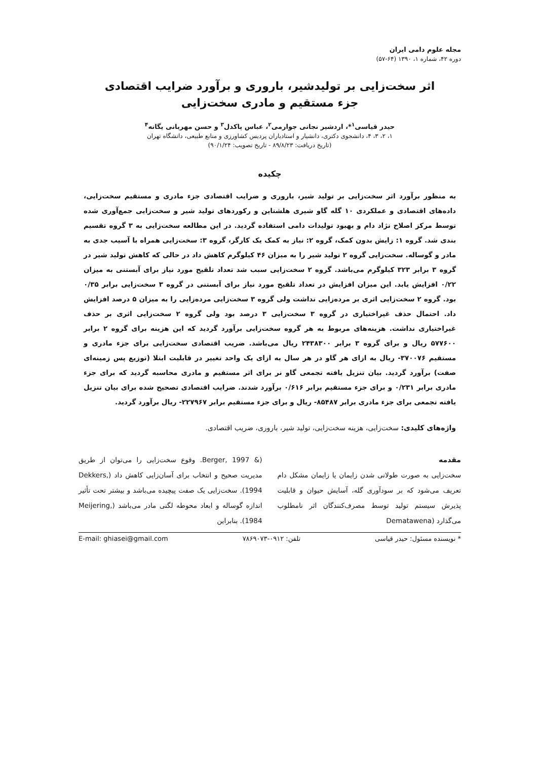مجله علوم دامی ایران
دوره ۴۲، شماره ۱، ۱۳۹۰ (۶۴-۵۷)
اثر سخت‌زایی بر تولیدشیر، باروری و برآورد ضرایب اقتصادی
جزء مستقیم و مادری سخت‌زایی
حیدر قیاسی<sup>۱</sup>*، اردشیر نجاتی جوارمی<sup>۲</sup>، عباس پاکدل<sup>۳</sup> و حسن مهربانی یگانه<sup>۴</sup>
۱، ۲، ۳، ۴، دانشجوی دکتری، دانشیار و استادیاران پردیس کشاورزی و منابع طبیعی، دانشگاه تهران
(تاریخ دریافت: ۸۹/۸/۲۳ - تاریخ تصویب: ۹۰/۱/۲۴)
چکیده
به منظور برآورد اثر سخت‌زایی بر تولید شیر، باروری و ضرایب اقتصادی جزء مادری و مستقیم سخت‌زایی، داده‌های اقتصادی و عملکردی ۱۰ گله گاو شیری هلشتاین و رکوردهای تولید شیر و سخت‌زایی جمع‌آوری شده توسط مرکز اصلاح نژاد دام و بهبود تولیدات دامی استفاده گردید. در این مطالعه سخت‌زایی به ۳ گروه تقسیم بندی شد. گروه ۱: زایش بدون کمک، گروه ۲: نیاز به کمک یک کارگر، گروه ۳: سخت‌زایی همراه با آسیب جدی به مادر و گوساله. سخت‌زایی گروه ۲ تولید شیر را به میزان ۴۶ کیلوگرم کاهش داد در حالی که کاهش تولید شیر در گروه ۳ برابر ۳۲۳ کیلوگرم می‌باشد. گروه ۲ سخت‌زایی سبب شد تعداد تلقیح مورد نیاز برای آبستنی به میزان ۰/۲۲ افزایش یابد. این میزان افزایش در تعداد تلقیح مورد نیاز برای آبستنی در گروه ۳ سخت‌زایی برابر ۰/۳۵ بود. گروه ۲ سخت‌زایی اثری بر مرده‌زایی نداشت ولی گروه ۳ سخت‌زایی مرده‌زایی را به میزان ۵ درصد افزایش داد. احتمال حذف غیراختیاری در گروه ۳ سخت‌زایی ۳ درصد بود ولی گروه ۲ سخت‌زایی اثری بر حذف غیراختیاری نداشت. هزینه‌های مربوط به هر گروه سخت‌زایی برآورد گردید که این هزینه برای گروه ۲ برابر ۵۷۷۶۰۰ ریال و برای گروه ۳ برابر ۲۴۳۸۳۰۰ ریال می‌باشد. ضریب اقتصادی سخت‌زایی برای جزء مادری و مستقیم ۳۷۰۰۷۶- ریال به ازای هر گاو در هر سال به ازای یک واحد تغییر در قابلیت ابتلا (توزیع پس زمینه‌ای صفت) برآورد گردید. بیان تنزیل یافته تجمعی گاو نر برای اثر مستقیم و مادری محاسبه گردید که برای جزء مادری برابر ۰/۲۳۱ و برای جزء مستقیم برابر ۰/۶۱۶ برآورد شدند. ضرایب اقتصادی تصحیح شده برای بیان تنزیل یافته تجمعی برای جزء مادری برابر ۸۵۴۸۷- ریال و برای جزء مستقیم برابر ۲۲۷۹۶۷- ریال برآورد گردید.
واژه‌های کلیدی: سخت‌زایی، هزینه سخت‌زایی، تولید شیر، باروری، ضریب اقتصادی.
مقدمه
سخت‌زایی به صورت طولانی شدن زایمان یا زایمان مشکل دام تعریف می‌شود که بر سودآوری گله، آسایش حیوان و قابلیت پذیرش سیستم تولید توسط مصرف‌کنندگان اثر نامطلوب می‌گذارد (Dematawena
(& Berger, 1997. وقوع سخت‌زایی را می‌توان از طریق مدیریت صحیح و انتخاب برای آسان‌زایی کاهش داد (Dekkers, 1994). سخت‌زایی یک صفت پیچیده می‌باشد و بیشتر تحت تأثیر اندازه گوساله و ابعاد محوطه لگنی مادر می‌باشد (Meijering, 1984). بنابراین
* نویسنده مسئول: حیدر قیاسی تلفن: ۰۹۱۲-۷۸۶۹۰۷۳ E-mail: ghiasei@gmail.com